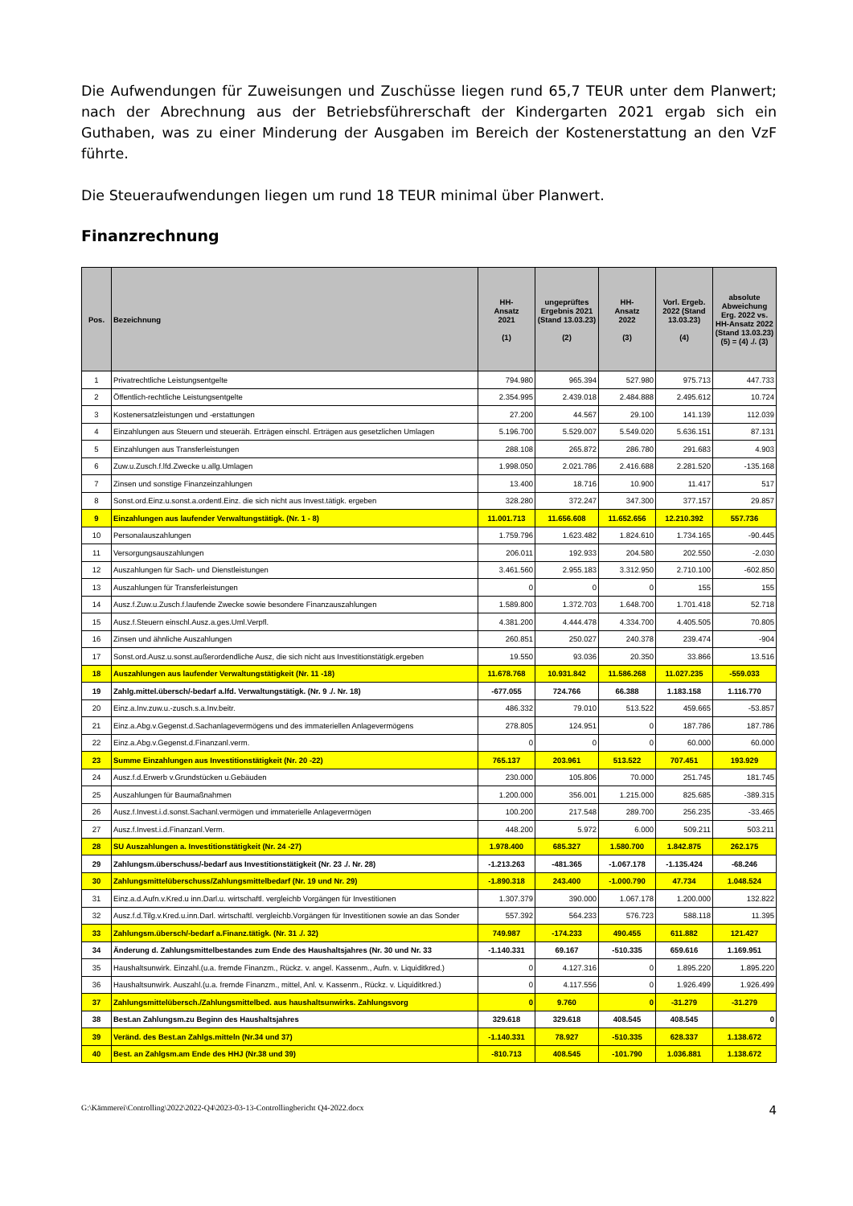Die Aufwendungen für Zuweisungen und Zuschüsse liegen rund 65,7 TEUR unter dem Planwert; nach der Abrechnung aus der Betriebsführerschaft der Kindergarten 2021 ergab sich ein Guthaben, was zu einer Minderung der Ausgaben im Bereich der Kostenerstattung an den VzF führte.
Die Steueraufwendungen liegen um rund 18 TEUR minimal über Planwert.
Finanzrechnung
| Pos. | Bezeichnung | HH- Ansatz 2021 (1) | ungeprüftes Ergebnis 2021 (Stand 13.03.23) (2) | HH- Ansatz 2022 (3) | Vorl. Ergeb. 2022 (Stand 13.03.23) (4) | absolute Abweichung Erg. 2022 vs. HH-Ansatz 2022 (Stand 13.03.23) (5) = (4) ./. (3) |
| --- | --- | --- | --- | --- | --- | --- |
| 1 | Privatrechtliche Leistungsentgelte | 794.980 | 965.394 | 527.980 | 975.713 | 447.733 |
| 2 | Öffentlich-rechtliche Leistungsentgelte | 2.354.995 | 2.439.018 | 2.484.888 | 2.495.612 | 10.724 |
| 3 | Kostenersatzleistungen und -erstattungen | 27.200 | 44.567 | 29.100 | 141.139 | 112.039 |
| 4 | Einzahlungen aus Steuern und steueräh. Erträgen einschl. Erträgen aus gesetzlichen Umlagen | 5.196.700 | 5.529.007 | 5.549.020 | 5.636.151 | 87.131 |
| 5 | Einzahlungen aus Transferleistungen | 288.108 | 265.872 | 286.780 | 291.683 | 4.903 |
| 6 | Zuw.u.Zusch.f.lfd.Zwecke u.allg.Umlagen | 1.998.050 | 2.021.786 | 2.416.688 | 2.281.520 | -135.168 |
| 7 | Zinsen und sonstige Finanzeinzahlungen | 13.400 | 18.716 | 10.900 | 11.417 | 517 |
| 8 | Sonst.ord.Einz.u.sonst.a.ordentl.Einz. die sich nicht aus Invest.tätigk. ergeben | 328.280 | 372.247 | 347.300 | 377.157 | 29.857 |
| 9 | Einzahlungen aus laufender Verwaltungstätigk. (Nr. 1 - 8) | 11.001.713 | 11.656.608 | 11.652.656 | 12.210.392 | 557.736 |
| 10 | Personalauszahlungen | 1.759.796 | 1.623.482 | 1.824.610 | 1.734.165 | -90.445 |
| 11 | Versorgungsauszahlungen | 206.011 | 192.933 | 204.580 | 202.550 | -2.030 |
| 12 | Auszahlungen für Sach- und Dienstleistungen | 3.461.560 | 2.955.183 | 3.312.950 | 2.710.100 | -602.850 |
| 13 | Auszahlungen für Transferleistungen | 0 | 0 | 0 | 155 | 155 |
| 14 | Ausz.f.Zuw.u.Zusch.f.laufende Zwecke sowie besondere Finanzauszahlungen | 1.589.800 | 1.372.703 | 1.648.700 | 1.701.418 | 52.718 |
| 15 | Ausz.f.Steuern einschl.Ausz.a.ges.Uml.Verpfl. | 4.381.200 | 4.444.478 | 4.334.700 | 4.405.505 | 70.805 |
| 16 | Zinsen und ähnliche Auszahlungen | 260.851 | 250.027 | 240.378 | 239.474 | -904 |
| 17 | Sonst.ord.Ausz.u.sonst.außerordendliche Ausz, die sich nicht aus Investitionstätigk.ergeben | 19.550 | 93.036 | 20.350 | 33.866 | 13.516 |
| 18 | Auszahlungen aus laufender Verwaltungstätigkeit (Nr. 11 -18) | 11.678.768 | 10.931.842 | 11.586.268 | 11.027.235 | -559.033 |
| 19 | Zahlg.mittel.übersch/-bedarf a.lfd. Verwaltungstätigk. (Nr. 9 ./. Nr. 18) | -677.055 | 724.766 | 66.388 | 1.183.158 | 1.116.770 |
| 20 | Einz.a.Inv.zuw.u.-zusch.s.a.Inv.beitr. | 486.332 | 79.010 | 513.522 | 459.665 | -53.857 |
| 21 | Einz.a.Abg.v.Gegenst.d.Sachanlagevermögens und des immateriellen Anlagevermögens | 278.805 | 124.951 | 0 | 187.786 | 187.786 |
| 22 | Einz.a.Abg.v.Gegenst.d.Finanzanl.verm. | 0 | 0 | 0 | 60.000 | 60.000 |
| 23 | Summe Einzahlungen aus Investitionstätigkeit (Nr. 20 -22) | 765.137 | 203.961 | 513.522 | 707.451 | 193.929 |
| 24 | Ausz.f.d.Erwerb v.Grundstücken u.Gebäuden | 230.000 | 105.806 | 70.000 | 251.745 | 181.745 |
| 25 | Auszahlungen für Baumaßnahmen | 1.200.000 | 356.001 | 1.215.000 | 825.685 | -389.315 |
| 26 | Ausz.f.Invest.i.d.sonst.Sachanl.vermögen und immaterielle Anlagevermögen | 100.200 | 217.548 | 289.700 | 256.235 | -33.465 |
| 27 | Ausz.f.Invest.i.d.Finanzanl.Verm. | 448.200 | 5.972 | 6.000 | 509.211 | 503.211 |
| 28 | SU Auszahlungen a. Investitionstätigkeit (Nr. 24 -27) | 1.978.400 | 685.327 | 1.580.700 | 1.842.875 | 262.175 |
| 29 | Zahlungsm.überschuss/-bedarf aus Investitionstätigkeit (Nr. 23 ./. Nr. 28) | -1.213.263 | -481.365 | -1.067.178 | -1.135.424 | -68.246 |
| 30 | Zahlungsmittelüberschuss/Zahlungsmittelbedarf (Nr. 19 und Nr. 29) | -1.890.318 | 243.400 | -1.000.790 | 47.734 | 1.048.524 |
| 31 | Einz.a.d.Aufn.v.Kred.u inn.Darl.u. wirtschaftl. vergleichb Vorgängen für Investitionen | 1.307.379 | 390.000 | 1.067.178 | 1.200.000 | 132.822 |
| 32 | Ausz.f.d.Tilg.v.Kred.u.inn.Darl. wirtschaftl. vergleichb.Vorgängen für Investitionen sowie an das Sonder | 557.392 | 564.233 | 576.723 | 588.118 | 11.395 |
| 33 | Zahlungsm.übersch/-bedarf a.Finanz.tätigk. (Nr. 31 ./. 32) | 749.987 | -174.233 | 490.455 | 611.882 | 121.427 |
| 34 | Änderung d. Zahlungsmittelbestandes zum Ende des Haushaltsjahres (Nr. 30 und Nr. 33 | -1.140.331 | 69.167 | -510.335 | 659.616 | 1.169.951 |
| 35 | Haushaltsunwirk. Einzahl.(u.a. fremde Finanzm., Rückz. v. angel. Kassenm., Aufn. v. Liquiditkred.) | 0 | 4.127.316 | 0 | 1.895.220 | 1.895.220 |
| 36 | Haushaltsunwirk. Auszahl.(u.a. fremde Finanzm., mittel, Anl. v. Kassenm., Rückz. v. Liquiditkred.) | 0 | 4.117.556 | 0 | 1.926.499 | 1.926.499 |
| 37 | Zahlungsmittelübersch./Zahlungsmittelbed. aus haushaltsunwirks. Zahlungsvorg | 0 | 9.760 | 0 | -31.279 | -31.279 |
| 38 | Best.an Zahlungsm.zu Beginn des Haushaltsjahres | 329.618 | 329.618 | 408.545 | 408.545 | 0 |
| 39 | Veränd. des Best.an Zahlgs.mitteln (Nr.34 und 37) | -1.140.331 | 78.927 | -510.335 | 628.337 | 1.138.672 |
| 40 | Best. an Zahlgsm.am Ende des HHJ (Nr.38 und 39) | -810.713 | 408.545 | -101.790 | 1.036.881 | 1.138.672 |
G:\Kämmerei\Controlling\2022\2022-Q4\2023-03-13-Controllingbericht Q4-2022.docx 4